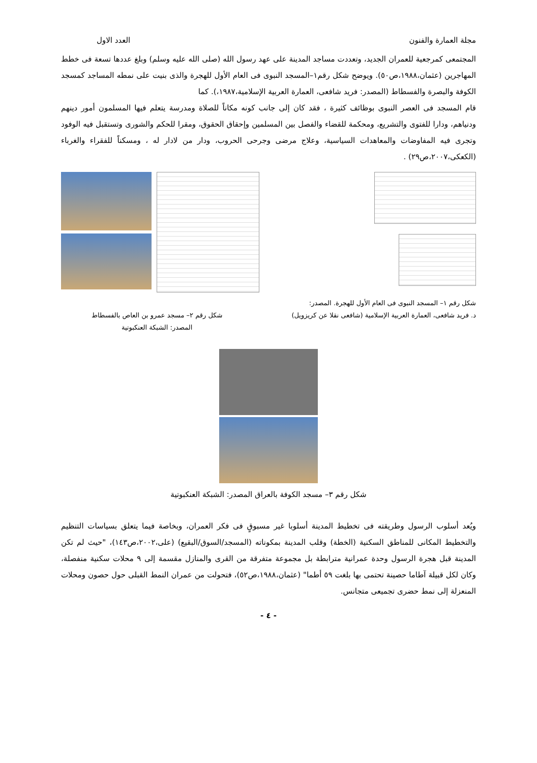مجلة العمارة والفنون العدد الاول
المجتمعى كمرجعية للعمران الجديد، وتعددت مساجد المدينة على عهد رسول الله (صلى الله عليه وسلم) وبلغ عددها تسعة فى خطط المهاجرين (عثمان،١٩٨٨،ص٥٠). ويوضح شكل رقم١–المسجد النبوى فى العام الأول للهجرة والذى بنيت على نمطه المساجد كمسجد الكوفة والبصرة والفسطاط (المصدر: فريد شافعى، العمارة العربية الإسلامية،١٩٨٧،). كما
قام المسجد فى العصر النبوى بوظائف كثيرة ، فقد كان إلى جانب كونه مكاناً للصلاة ومدرسة يتعلم فيها المسلمون أمور دينهم ودنياهم، ودارا للفتوى والتشريع، ومحكمة للقضاء والفصل بين المسلمين وإحقاق الحقوق، ومقرا للحكم والشورى وتستقبل فيه الوفود وتجرى فيه المفاوضات والمعاهدات السياسية، وعلاج مرضى وجرحى الحروب، ودار من لادار له ، ومسكناً للفقراء والغرباء (الكعكى،٢٠٠٧،ص٢٩) .
شكل رقم ١– المسجد النبوى فى العام الأول للهجرة. المصدر:
د. فريد شافعى، العمارة العربية الإسلامية (شافعى نقلا عن كريزويل)
شكل رقم ٢– مسجد عمرو بن العاص بالفسطاط
المصدر: الشبكة العنكبوتية
شكل رقم ٣– مسجد الكوفة بالعراق المصدر: الشبكة العنكبوتية
ويُعد أسلوب الرسول وطريقته فى تخطيط المدينة أسلوبا غير مسبوقٍ فى فكر العمران، وبخاصة فيما يتعلق بسياسات التنظيم والتخطيط المكانى للمناطق السكنية (الخطة) وقلب المدينة بمكوناته (المسجد/السوق/البقيع) (على،٢٠٠٢،ص١٤٣)، "حيث لم تكن المدينة قبل هجرة الرسول وحدة عمرانية مترابطة بل مجموعة متفرقة من القرى والمنازل مقسمة إلى ٩ محلات سكنية منفصلة، وكان لكل قبيلة آطاما حصينة تحتمى بها بلغت ٥٩ أطما" (عثمان،١٩٨٨،ص٥٢)، فتحولت من عمران النمط القبلى حول حصون ومحلات المنعزلة إلى نمط حضرى تجميعى متجانس.
- ٤ -